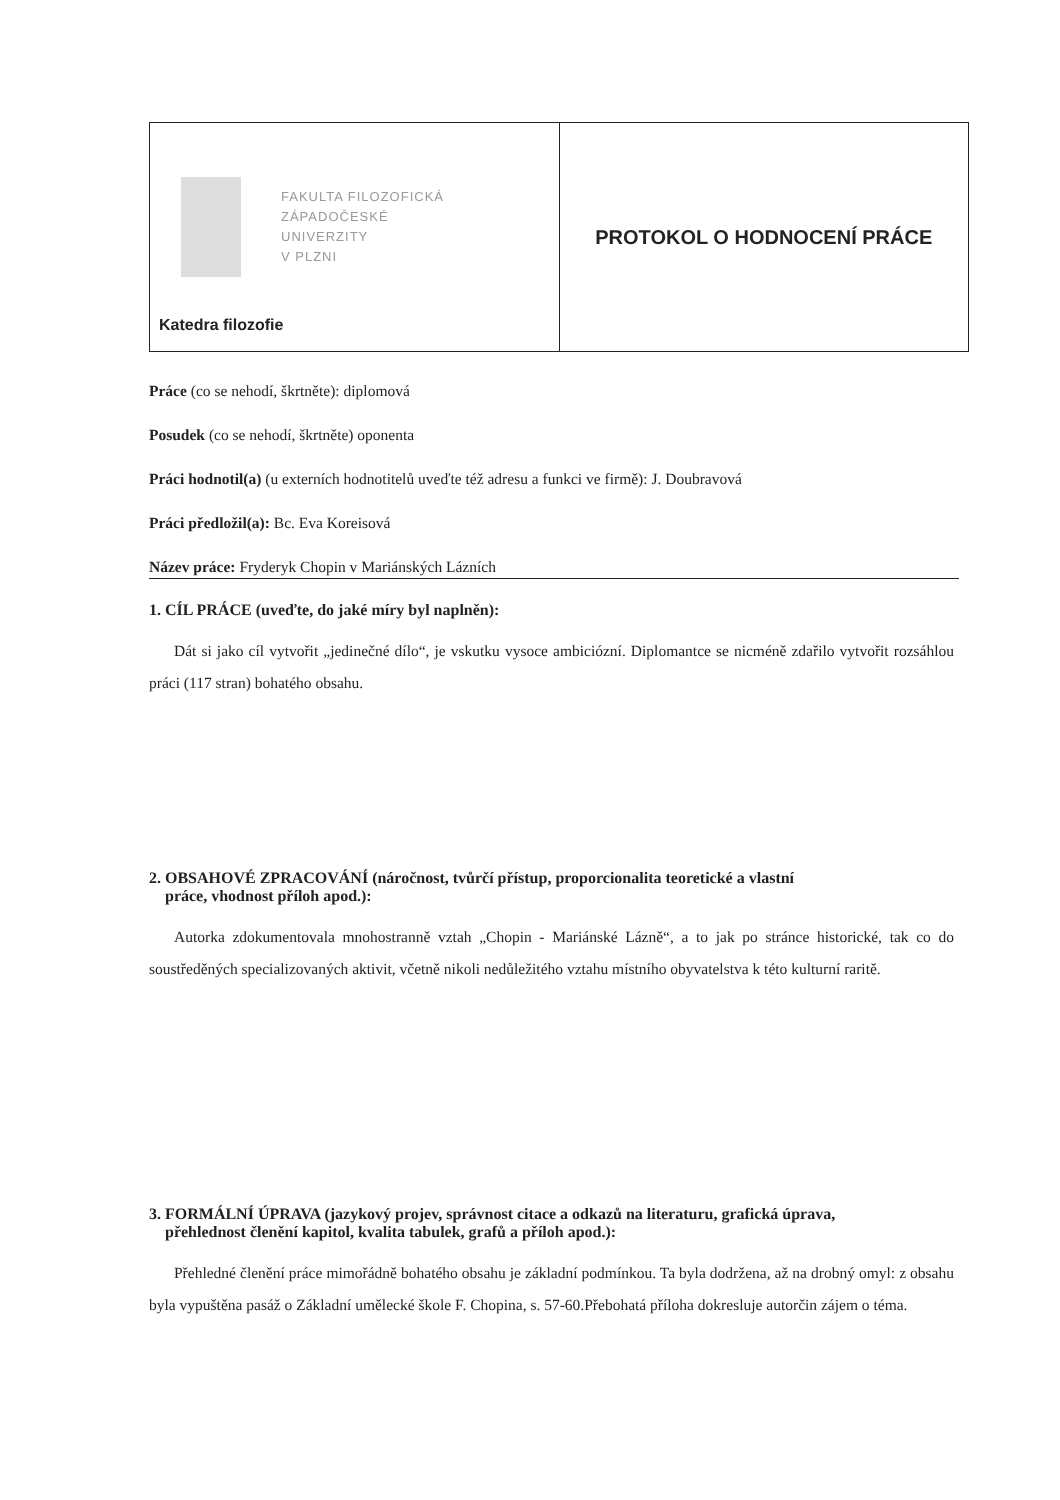| FAKULTA FILOZOFICKÁ ZÁPADOČESKÉ UNIVERZITY V PLZNI Katedra filozofie | PROTOKOL O HODNOCENÍ PRÁCE |
Práce (co se nehodí, škrtněte): diplomová
Posudek (co se nehodí, škrtněte) oponenta
Práci hodnotil(a) (u externích hodnotitelů uveďte též adresu a funkci ve firmě): J. Doubravová
Práci předložil(a): Bc. Eva Koreisová
Název práce: Fryderyk Chopin v Mariánských Lázních
1. CÍL PRÁCE (uveďte, do jaké míry byl naplněn):
Dát si jako cíl vytvořit „jedinečné dílo“, je vskutku vysoce ambiciózní. Diplomantce se nicméně zdařilo vytvořit rozsáhlou práci (117 stran) bohatého obsahu.
2. OBSAHOVÉ ZPRACOVÁNÍ (náročnost, tvůrčí přístup, proporcionalita teoretické a vlastní
práce, vhodnost příloh apod.):
Autorka zdokumentovala mnohostranně vztah „Chopin - Mariánské Lázně“, a to jak po stránce historické, tak co do soustředěných specializovaných aktivit, včetně nikoli nedůležitého vztahu místního obyvatelstva k této kulturní raritě.
3. FORMÁLNÍ ÚPRAVA (jazykový projev, správnost citace a odkazů na literaturu, grafická úprava,
přehlednost členění kapitol, kvalita tabulek, grafů a příloh apod.):
Přehledné členění práce mimořádně bohatého obsahu je základní podmínkou. Ta byla dodržena, až na drobný omyl: z obsahu byla vypuštěna pasáž o Základní umělecké škole F. Chopina, s. 57-60.Přebohatá příloha dokresluje autorčin zájem o téma.